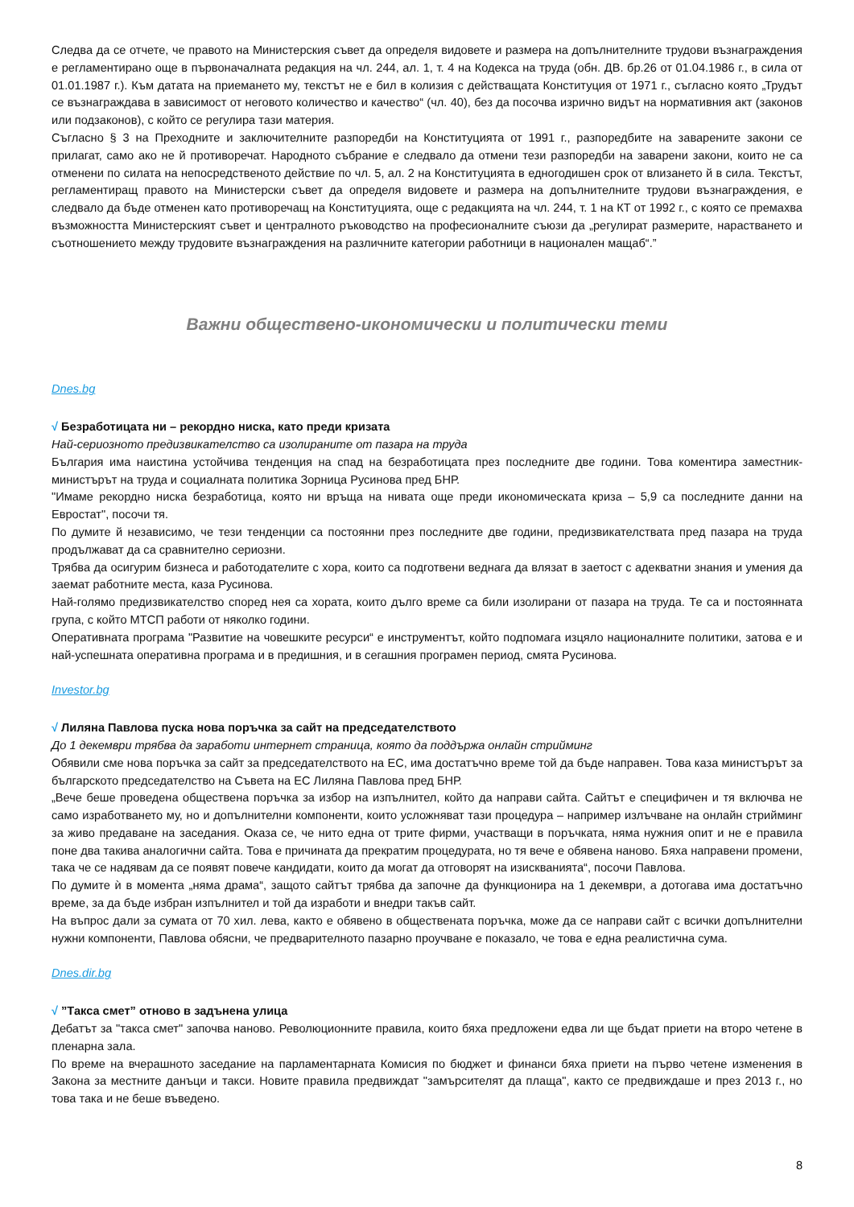Следва да се отчете, че правото на Министерския съвет да определя видовете и размера на допълнителните трудови възнаграждения е регламентирано още в първоначалната редакция на чл. 244, ал. 1, т. 4 на Кодекса на труда (обн. ДВ. бр.26 от 01.04.1986 г., в сила от 01.01.1987 г.). Към датата на приемането му, текстът не е бил в колизия с действащата Конституция от 1971 г., съгласно която „Трудът се възнаграждава в зависимост от неговото количество и качество“ (чл. 40), без да посочва изрично видът на нормативния акт (законов или подзаконов), с който се регулира тази материя.
Съгласно § 3 на Преходните и заключителните разпоредби на Конституцията от 1991 г., разпоредбите на заварените закони се прилагат, само ако не й противоречат. Народното събрание е следвало да отмени тези разпоредби на заварени закони, които не са отменени по силата на непосредственото действие по чл. 5, ал. 2 на Конституцията в едногодишен срок от влизането й в сила. Текстът, регламентиращ правото на Министерски съвет да определя видовете и размера на допълнителните трудови възнаграждения, е следвало да бъде отменен като противоречащ на Конституцията, още с редакцията на чл. 244, т. 1 на КТ от 1992 г., с която се премахва възможността Министерският съвет и централното ръководство на професионалните съюзи да „регулират размерите, нарастването и съотношението между трудовите възнаграждения на различните категории работници в национален мащаб“.”
Важни обществено-икономически и политически теми
Dnes.bg
√ Безработицата ни – рекордно ниска, като преди кризата
Най-сериозното предизвикателство са изолираните от пазара на труда
България има наистина устойчива тенденция на спад на безработицата през последните две години. Това коментира заместник-министърът на труда и социалната политика Зорница Русинова пред БНР.
"Имаме рекордно ниска безработица, която ни връща на нивата още преди икономическата криза – 5,9 са последните данни на Евростат", посочи тя.
По думите й независимо, че тези тенденции са постоянни през последните две години, предизвикателствата пред пазара на труда продължават да са сравнително сериозни.
Трябва да осигурим бизнеса и работодателите с хора, които са подготвени веднага да влязат в заетост с адекватни знания и умения да заемат работните места, каза Русинова.
Най-голямо предизвикателство според нея са хората, които дълго време са били изолирани от пазара на труда. Те са и постоянната група, с който МТСП работи от няколко години.
Оперативната програма "Развитие на човешките ресурси“ е инструментът, който подпомага изцяло националните политики, затова е и най-успешната оперативна програма и в предишния, и в сегашния програмен период, смята Русинова.
Investor.bg
√ Лиляна Павлова пуска нова поръчка за сайт на председателството
До 1 декември трябва да заработи интернет страница, която да поддържа онлайн стрийминг
Обявили сме нова поръчка за сайт за председателството на ЕС, има достатъчно време той да бъде направен. Това каза министърът за българското председателство на Съвета на ЕС Лиляна Павлова пред БНР.
„Вече беше проведена обществена поръчка за избор на изпълнител, който да направи сайта. Сайтът е специфичен и тя включва не само изработването му, но и допълнителни компоненти, които усложняват тази процедура – например излъчване на онлайн стрийминг за живо предаване на заседания. Оказа се, че нито една от трите фирми, участващи в поръчката, няма нужния опит и не е правила поне два такива аналогични сайта. Това е причината да прекратим процедурата, но тя вече е обявена наново. Бяха направени промени, така че се надявам да се появят повече кандидати, които да могат да отговорят на изискванията“, посочи Павлова.
По думите ѝ в момента „няма драма“, защото сайтът трябва да започне да функционира на 1 декември, а дотогава има достатъчно време, за да бъде избран изпълнител и той да изработи и внедри такъв сайт.
На въпрос дали за сумата от 70 хил. лева, както е обявено в обществената поръчка, може да се направи сайт с всички допълнителни нужни компоненти, Павлова обясни, че предварителното пазарно проучване е показало, че това е една реалистична сума.
Dnes.dir.bg
√ ”Такса смет” отново в задънена улица
Дебатът за "такса смет" започва наново. Революционните правила, които бяха предложени едва ли ще бъдат приети на второ четене в пленарна зала.
По време на вчерашното заседание на парламентарната Комисия по бюджет и финанси бяха приети на първо четене изменения в Закона за местните данъци и такси. Новите правила предвиждат "замърсителят да плаща", както се предвиждаше и през 2013 г., но това така и не беше въведено.
8